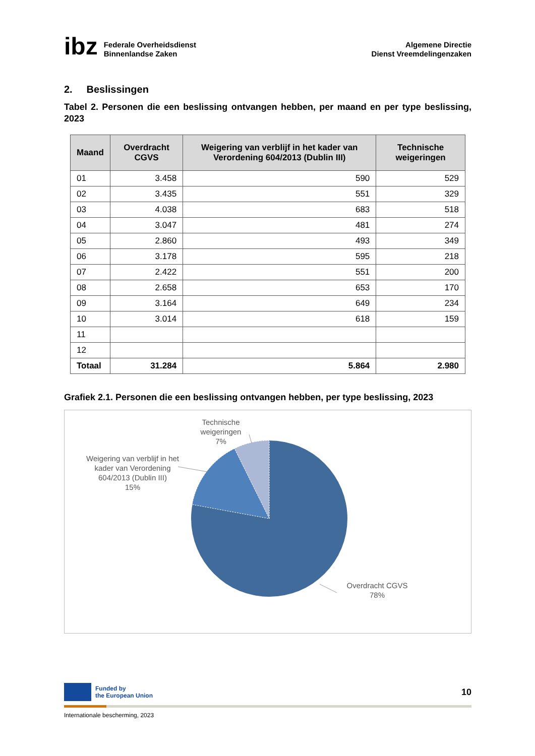ibz
Federale Overheidsdienst
Binnenlandse Zaken
Algemene Directie
Dienst Vreemdelingenzaken
2. Beslissingen
Tabel 2. Personen die een beslissing ontvangen hebben, per maand en per type beslissing, 2023
| Maand | Overdracht CGVS | Weigering van verblijf in het kader van Verordening 604/2013 (Dublin III) | Technische weigeringen |
| --- | --- | --- | --- |
| 01 | 3.458 | 590 | 529 |
| 02 | 3.435 | 551 | 329 |
| 03 | 4.038 | 683 | 518 |
| 04 | 3.047 | 481 | 274 |
| 05 | 2.860 | 493 | 349 |
| 06 | 3.178 | 595 | 218 |
| 07 | 2.422 | 551 | 200 |
| 08 | 2.658 | 653 | 170 |
| 09 | 3.164 | 649 | 234 |
| 10 | 3.014 | 618 | 159 |
| 11 | | | |
| 12 | | | |
| Totaal | 31.284 | 5.864 | 2.980 |
Grafiek 2.1. Personen die een beslissing ontvangen hebben, per type beslissing, 2023
Technische
weigeringen
7%
Weigering van verblijf in het kader van Verordening 604/2013 (Dublin III)
15%
Overdracht CGVS
78%
Funded by
the European Union
10
Internationale bescherming, 2023